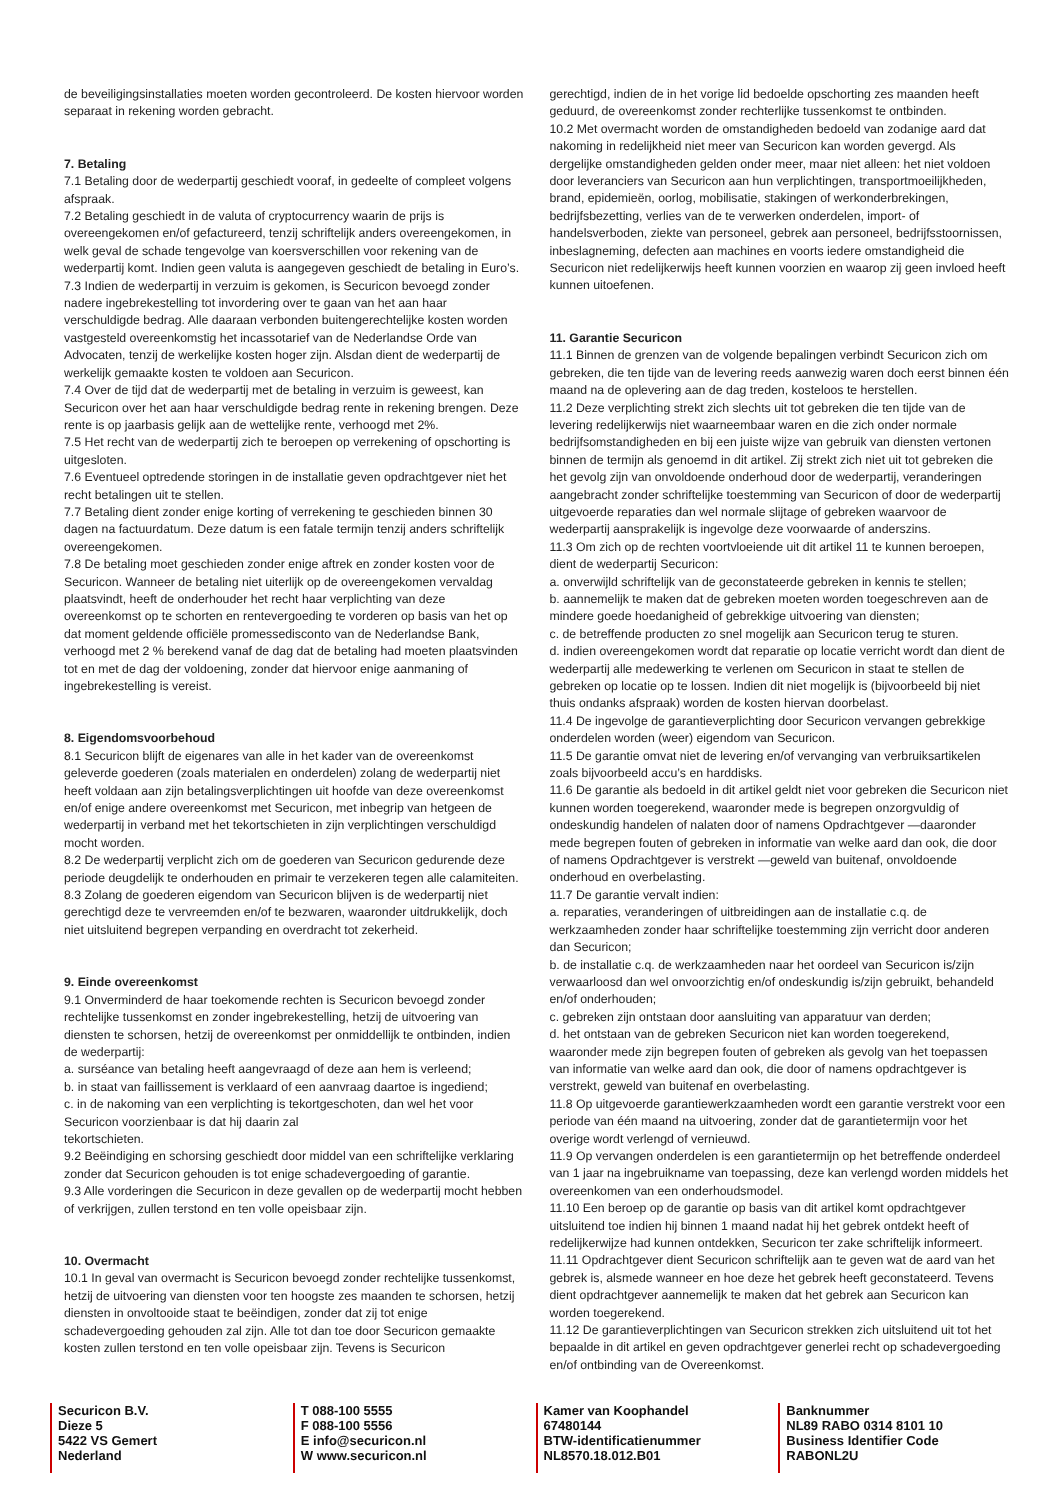de beveiligingsinstallaties moeten worden gecontroleerd. De kosten hiervoor worden separaat in rekening worden gebracht.
7. Betaling
7.1 Betaling door de wederpartij geschiedt vooraf, in gedeelte of compleet volgens afspraak.
7.2 Betaling geschiedt in de valuta of cryptocurrency waarin de prijs is overeengekomen en/of gefactureerd, tenzij schriftelijk anders overeengekomen, in welk geval de schade tengevolge van koersverschillen voor rekening van de wederpartij komt. Indien geen valuta is aangegeven geschiedt de betaling in Euro’s.
7.3 Indien de wederpartij in verzuim is gekomen, is Securicon bevoegd zonder nadere ingebrekestelling tot invordering over te gaan van het aan haar verschuldigde bedrag. Alle daaraan verbonden buitengerechtelijke kosten worden vastgesteld overeenkomstig het incassotarief van de Nederlandse Orde van Advocaten, tenzij de werkelijke kosten hoger zijn. Alsdan dient de wederpartij de werkelijk gemaakte kosten te voldoen aan Securicon.
7.4 Over de tijd dat de wederpartij met de betaling in verzuim is geweest, kan Securicon over het aan haar verschuldigde bedrag rente in rekening brengen. Deze rente is op jaarbasis gelijk aan de wettelijke rente, verhoogd met 2%.
7.5 Het recht van de wederpartij zich te beroepen op verrekening of opschorting is uitgesloten.
7.6 Eventueel optredende storingen in de installatie geven opdrachtgever niet het recht betalingen uit te stellen.
7.7 Betaling dient zonder enige korting of verrekening te geschieden binnen 30 dagen na factuurdatum. Deze datum is een fatale termijn tenzij anders schriftelijk overeengekomen.
7.8 De betaling moet geschieden zonder enige aftrek en zonder kosten voor de Securicon. Wanneer de betaling niet uiterlijk op de overeengekomen vervaldag plaatsvindt, heeft de onderhouder het recht haar verplichting van deze overeenkomst op te schorten en rentevergoeding te vorderen op basis van het op dat moment geldende officiële promessedisconto van de Nederlandse Bank, verhoogd met 2 % berekend vanaf de dag dat de betaling had moeten plaatsvinden tot en met de dag der voldoening, zonder dat hiervoor enige aanmaning of ingebrekestelling is vereist.
8. Eigendomsvoorbehoud
8.1 Securicon blijft de eigenares van alle in het kader van de overeenkomst geleverde goederen (zoals materialen en onderdelen) zolang de wederpartij niet heeft voldaan aan zijn betalingsverplichtingen uit hoofde van deze overeenkomst en/of enige andere overeenkomst met Securicon, met inbegrip van hetgeen de wederpartij in verband met het tekortschieten in zijn verplichtingen verschuldigd mocht worden.
8.2 De wederpartij verplicht zich om de goederen van Securicon gedurende deze periode deugdelijk te onderhouden en primair te verzekeren tegen alle calamiteiten.
8.3 Zolang de goederen eigendom van Securicon blijven is de wederpartij niet gerechtigd deze te vervreemden en/of te bezwaren, waaronder uitdrukkelijk, doch niet uitsluitend begrepen verpanding en overdracht tot zekerheid.
9. Einde overeenkomst
9.1 Onverminderd de haar toekomende rechten is Securicon bevoegd zonder rechtelijke tussenkomst en zonder ingebrekestelling, hetzij de uitvoering van diensten te schorsen, hetzij de overeenkomst per onmiddellijk te ontbinden, indien de wederpartij:
a. surséance van betaling heeft aangevraagd of deze aan hem is verleend;
b. in staat van faillissement is verklaard of een aanvraag daartoe is ingediend;
c. in de nakoming van een verplichting is tekortgeschoten, dan wel het voor Securicon voorzienbaar is dat hij daarin zal
tekortschieten.
9.2 Beëindiging en schorsing geschiedt door middel van een schriftelijke verklaring zonder dat Securicon gehouden is tot enige schadevergoeding of garantie.
9.3 Alle vorderingen die Securicon in deze gevallen op de wederpartij mocht hebben of verkrijgen, zullen terstond en ten volle opeisbaar zijn.
10. Overmacht
10.1 In geval van overmacht is Securicon bevoegd zonder rechtelijke tussenkomst, hetzij de uitvoering van diensten voor ten hoogste zes maanden te schorsen, hetzij diensten in onvoltooide staat te beëindigen, zonder dat zij tot enige schadevergoeding gehouden zal zijn. Alle tot dan toe door Securicon gemaakte kosten zullen terstond en ten volle opeisbaar zijn. Tevens is Securicon
gerechtigd, indien de in het vorige lid bedoelde opschorting zes maanden heeft geduurd, de overeenkomst zonder rechterlijke tussenkomst te ontbinden.
10.2 Met overmacht worden de omstandigheden bedoeld van zodanige aard dat nakoming in redelijkheid niet meer van Securicon kan worden gevergd. Als dergelijke omstandigheden gelden onder meer, maar niet alleen: het niet voldoen door leveranciers van Securicon aan hun verplichtingen, transportmoeilijkheden, brand, epidemieën, oorlog, mobilisatie, stakingen of werkonderbrekingen, bedrijfsbezetting, verlies van de te verwerken onderdelen, import- of handelsverboden, ziekte van personeel, gebrek aan personeel, bedrijfsstoornissen, inbeslagneming, defecten aan machines en voorts iedere omstandigheid die Securicon niet redelijkerwijs heeft kunnen voorzien en waarop zij geen invloed heeft kunnen uitoefenen.
11. Garantie Securicon
11.1 Binnen de grenzen van de volgende bepalingen verbindt Securicon zich om gebreken, die ten tijde van de levering reeds aanwezig waren doch eerst binnen één maand na de oplevering aan de dag treden, kosteloos te herstellen.
11.2 Deze verplichting strekt zich slechts uit tot gebreken die ten tijde van de levering redelijkerwijs niet waarneembaar waren en die zich onder normale bedrijfsomstandigheden en bij een juiste wijze van gebruik van diensten vertonen binnen de termijn als genoemd in dit artikel. Zij strekt zich niet uit tot gebreken die het gevolg zijn van onvoldoende onderhoud door de wederpartij, veranderingen aangebracht zonder schriftelijke toestemming van Securicon of door de wederpartij uitgevoerde reparaties dan wel normale slijtage of gebreken waarvoor de wederpartij aansprakelijk is ingevolge deze voorwaarde of anderszins.
11.3 Om zich op de rechten voortvloeiende uit dit artikel 11 te kunnen beroepen, dient de wederpartij Securicon:
a. onverwijld schriftelijk van de geconstateerde gebreken in kennis te stellen;
b. aannemelijk te maken dat de gebreken moeten worden toegeschreven aan de mindere goede hoedanigheid of gebrekkige uitvoering van diensten;
c. de betreffende producten zo snel mogelijk aan Securicon terug te sturen.
d. indien overeengekomen wordt dat reparatie op locatie verricht wordt dan dient de wederpartij alle medewerking te verlenen om Securicon in staat te stellen de gebreken op locatie op te lossen. Indien dit niet mogelijk is (bijvoorbeeld bij niet thuis ondanks afspraak) worden de kosten hiervan doorbelast.
11.4 De ingevolge de garantieverplichting door Securicon vervangen gebrekkige onderdelen worden (weer) eigendom van Securicon.
11.5 De garantie omvat niet de levering en/of vervanging van verbruiksartikelen zoals bijvoorbeeld accu’s en harddisks.
11.6 De garantie als bedoeld in dit artikel geldt niet voor gebreken die Securicon niet kunnen worden toegerekend, waaronder mede is begrepen onzorgvuldig of ondeskundig handelen of nalaten door of namens Opdrachtgever —daaronder mede begrepen fouten of gebreken in informatie van welke aard dan ook, die door of namens Opdrachtgever is verstrekt —geweld van buitenaf, onvoldoende onderhoud en overbelasting.
11.7 De garantie vervalt indien:
a. reparaties, veranderingen of uitbreidingen aan de installatie c.q. de werkzaamheden zonder haar schriftelijke toestemming zijn verricht door anderen dan Securicon;
b. de installatie c.q. de werkzaamheden naar het oordeel van Securicon is/zijn verwaarloosd dan wel onvoorzichtig en/of ondeskundig is/zijn gebruikt, behandeld en/of onderhouden;
c. gebreken zijn ontstaan door aansluiting van apparatuur van derden;
d. het ontstaan van de gebreken Securicon niet kan worden toegerekend, waaronder mede zijn begrepen fouten of gebreken als gevolg van het toepassen van informatie van welke aard dan ook, die door of namens opdrachtgever is verstrekt, geweld van buitenaf en overbelasting.
11.8 Op uitgevoerde garantiewerkzaamheden wordt een garantie verstrekt voor een periode van één maand na uitvoering, zonder dat de garantietermijn voor het overige wordt verlengd of vernieuwd.
11.9 Op vervangen onderdelen is een garantietermijn op het betreffende onderdeel van 1 jaar na ingebruikname van toepassing, deze kan verlengd worden middels het overeenkomen van een onderhoudsmodel.
11.10 Een beroep op de garantie op basis van dit artikel komt opdrachtgever uitsluitend toe indien hij binnen 1 maand nadat hij het gebrek ontdekt heeft of redelijkerwijze had kunnen ontdekken, Securicon ter zake schriftelijk informeert.
11.11 Opdrachtgever dient Securicon schriftelijk aan te geven wat de aard van het gebrek is, alsmede wanneer en hoe deze het gebrek heeft geconstateerd. Tevens dient opdrachtgever aannemelijk te maken dat het gebrek aan Securicon kan worden toegerekend.
11.12 De garantieverplichtingen van Securicon strekken zich uitsluitend uit tot het bepaalde in dit artikel en geven opdrachtgever generlei recht op schadevergoeding en/of ontbinding van de Overeenkomst.
Securicon B.V.
Dieze 5
5422 VS Gemert
Nederland
T 088-100 5555
F 088-100 5556
E info@securicon.nl
W www.securicon.nl
Kamer van Koophandel
67480144
BTW-identificatienummer
NL8570.18.012.B01
Banknummer
NL89 RABO 0314 8101 10
Business Identifier Code
RABONL2U